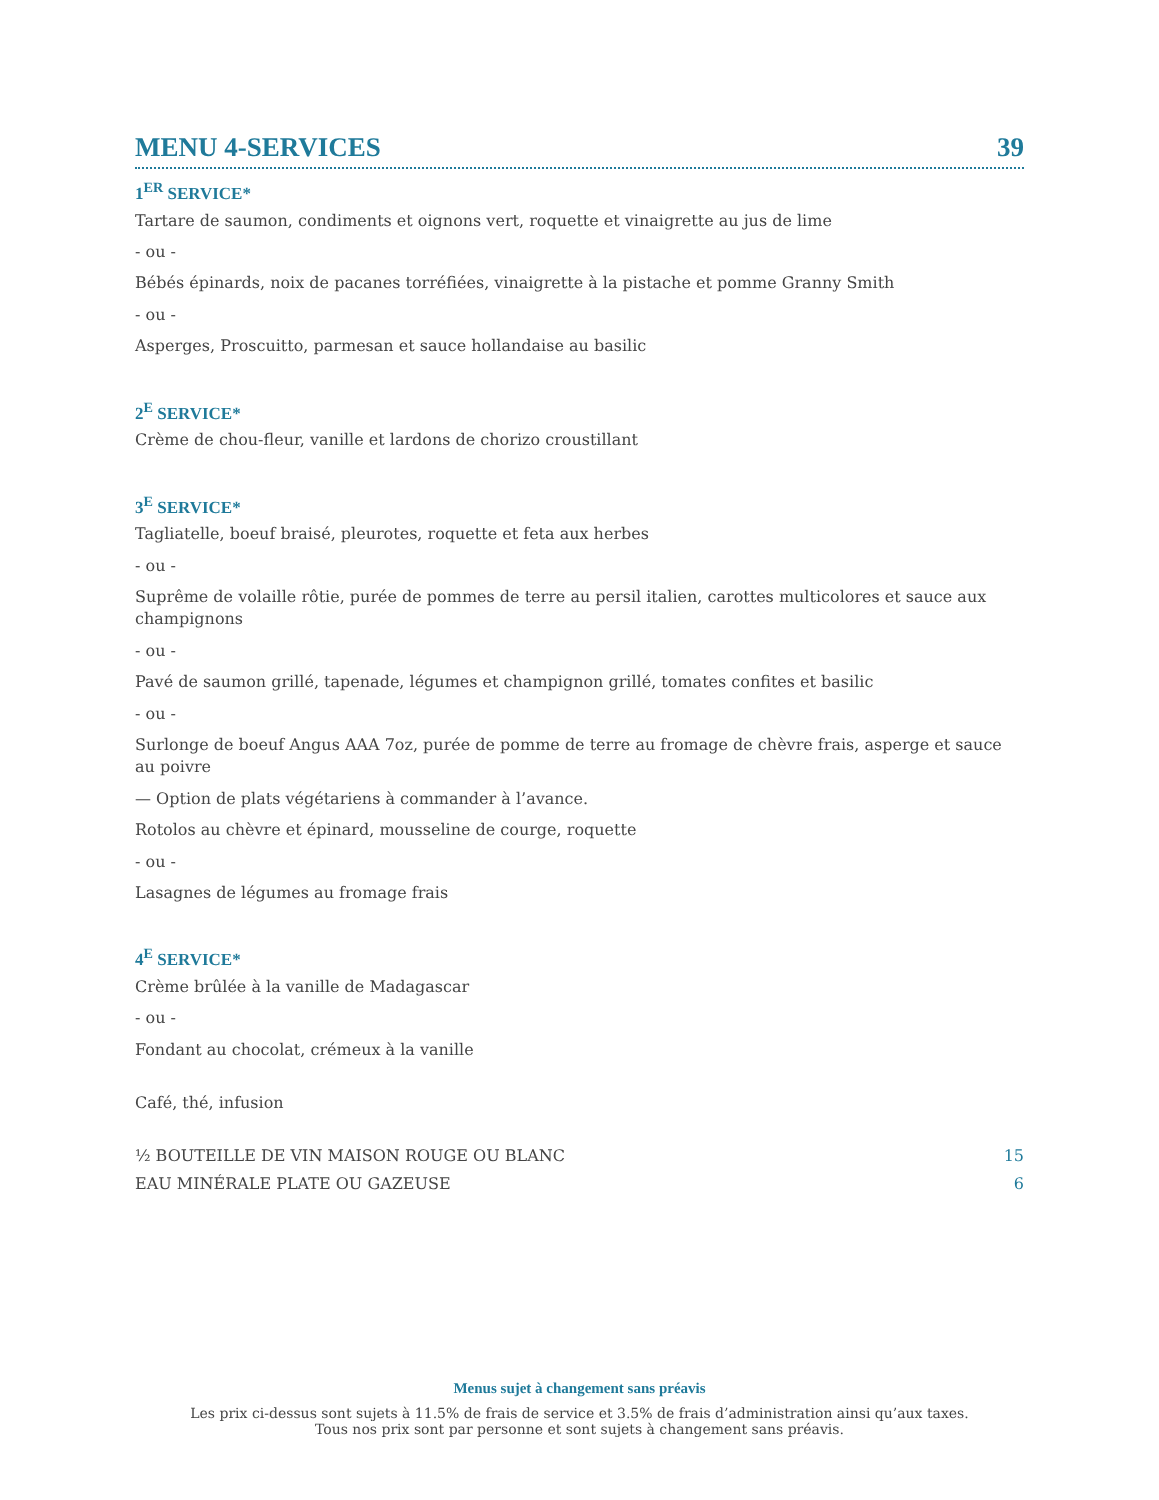MENU 4-SERVICES 39
1<sup>ER</sup> SERVICE*
Tartare de saumon, condiments et oignons vert, roquette et vinaigrette au jus de lime
- ou -
Bébés épinards, noix de pacanes torréfiées, vinaigrette à la pistache et pomme Granny Smith
- ou -
Asperges, Proscuitto, parmesan et sauce hollandaise au basilic
2<sup>E</sup> SERVICE*
Crème de chou-fleur, vanille et lardons de chorizo croustillant
3<sup>E</sup> SERVICE*
Tagliatelle, boeuf braisé, pleurotes, roquette et feta aux herbes
- ou -
Suprême de volaille rôtie, purée de pommes de terre au persil italien, carottes multicolores et sauce aux champignons
- ou -
Pavé de saumon grillé, tapenade, légumes et champignon grillé, tomates confites et basilic
- ou -
Surlonge de boeuf Angus AAA 7oz, purée de pomme de terre au fromage de chèvre frais, asperge et sauce au poivre
— Option de plats végétariens à commander à l’avance.
Rotolos au chèvre et épinard, mousseline de courge, roquette
- ou -
Lasagnes de légumes au fromage frais
4<sup>E</sup> SERVICE*
Crème brûlée à la vanille de Madagascar
- ou -
Fondant au chocolat, crémeux à la vanille
Café, thé, infusion
½ BOUTEILLE DE VIN MAISON ROUGE OU BLANC 15
EAU MINÉRALE PLATE OU GAZEUSE 6
Menus sujet à changement sans préavis
Les prix ci-dessus sont sujets à 11.5% de frais de service et 3.5% de frais d’administration ainsi qu’aux taxes.
Tous nos prix sont par personne et sont sujets à changement sans préavis.